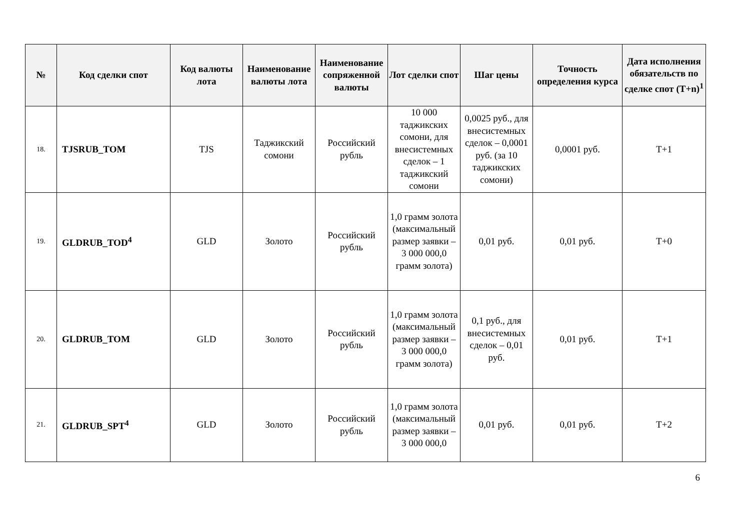| № | Код сделки спот | Код валюты лота | Наименование валюты лота | Наименование сопряженной валюты | Лот сделки спот | Шаг цены | Точность определения курса | Дата исполнения обязательств по сделке спот (T+n)<sup>1</sup> |
| --- | --- | --- | --- | --- | --- | --- | --- | --- |
| 18. | TJSRUB_TOM | TJS | Таджикский сомони | Российский рубль | 10 000 таджикских сомони, для внесистемных сделок – 1 таджикский сомони | 0,0025 руб., для внесистемных сделок – 0,0001 руб. (за 10 таджикских сомони) | 0,0001 руб. | T+1 |
| 19. | GLDRUB_TOD<sup>4</sup> | GLD | Золото | Российский рубль | 1,0 грамм золота (максимальный размер заявки – 3 000 000,0 грамм золота) | 0,01 руб. | 0,01 руб. | T+0 |
| 20. | GLDRUB_TOM | GLD | Золото | Российский рубль | 1,0 грамм золота (максимальный размер заявки – 3 000 000,0 грамм золота) | 0,1 руб., для внесистемных сделок – 0,01 руб. | 0,01 руб. | T+1 |
| 21. | GLDRUB_SPT<sup>4</sup> | GLD | Золото | Российский рубль | 1,0 грамм золота (максимальный размер заявки – 3 000 000,0 | 0,01 руб. | 0,01 руб. | T+2 |
6